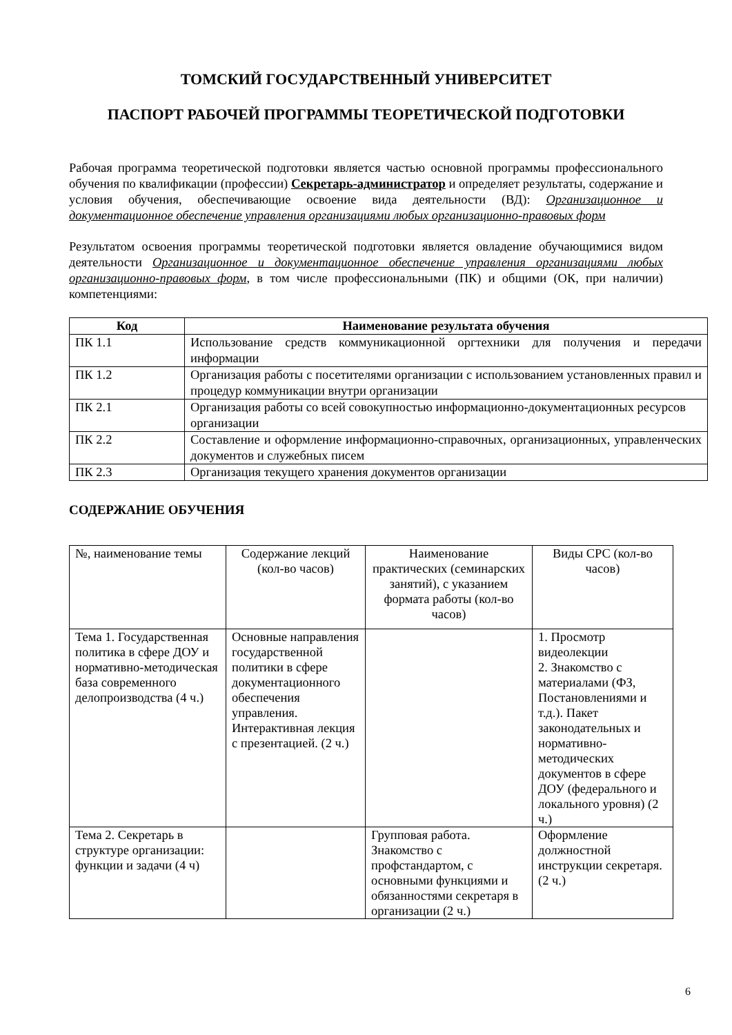ТОМСКИЙ ГОСУДАРСТВЕННЫЙ УНИВЕРСИТЕТ
ПАСПОРТ РАБОЧЕЙ ПРОГРАММЫ ТЕОРЕТИЧЕСКОЙ ПОДГОТОВКИ
Рабочая программа теоретической подготовки является частью основной программы профессионального обучения по квалификации (профессии) Секретарь-администратор и определяет результаты, содержание и условия обучения, обеспечивающие освоение вида деятельности (ВД): Организационное и документационное обеспечение управления организациями любых организационно-правовых форм
Результатом освоения программы теоретической подготовки является овладение обучающимися видом деятельности Организационное и документационное обеспечение управления организациями любых организационно-правовых форм, в том числе профессиональными (ПК) и общими (ОК, при наличии) компетенциями:
| Код | Наименование результата обучения |
| --- | --- |
| ПК 1.1 | Использование средств коммуникационной оргтехники для получения и передачи информации |
| ПК 1.2 | Организация работы с посетителями организации с использованием установленных правил и процедур коммуникации внутри организации |
| ПК 2.1 | Организация работы со всей совокупностью информационно-документационных ресурсов организации |
| ПК 2.2 | Составление и оформление информационно-справочных, организационных, управленческих документов и служебных писем |
| ПК 2.3 | Организация текущего хранения документов организации |
СОДЕРЖАНИЕ ОБУЧЕНИЯ
| №, наименование темы | Содержание лекций (кол-во часов) | Наименование практических (семинарских занятий), с указанием формата работы (кол-во часов) | Виды СРС (кол-во часов) |
| Тема 1. Государственная политика в сфере ДОУ и нормативно-методическая база современного делопроизводства (4 ч.) | Основные направления государственной политики в сфере документационного обеспечения управления. Интерактивная лекция с презентацией. (2 ч.) | | 1. Просмотр видеолекции 2. Знакомство с материалами (ФЗ, Постановлениями и т.д.). Пакет законодательных и нормативно-методических документов в сфере ДОУ (федерального и локального уровня) (2 ч.) |
| Тема 2. Секретарь в структуре организации: функции и задачи (4 ч) | | Групповая работа. Знакомство с профстандартом, с основными функциями и обязанностями секретаря в организации (2 ч.) | Оформление должностной инструкции секретаря. (2 ч.) |
6